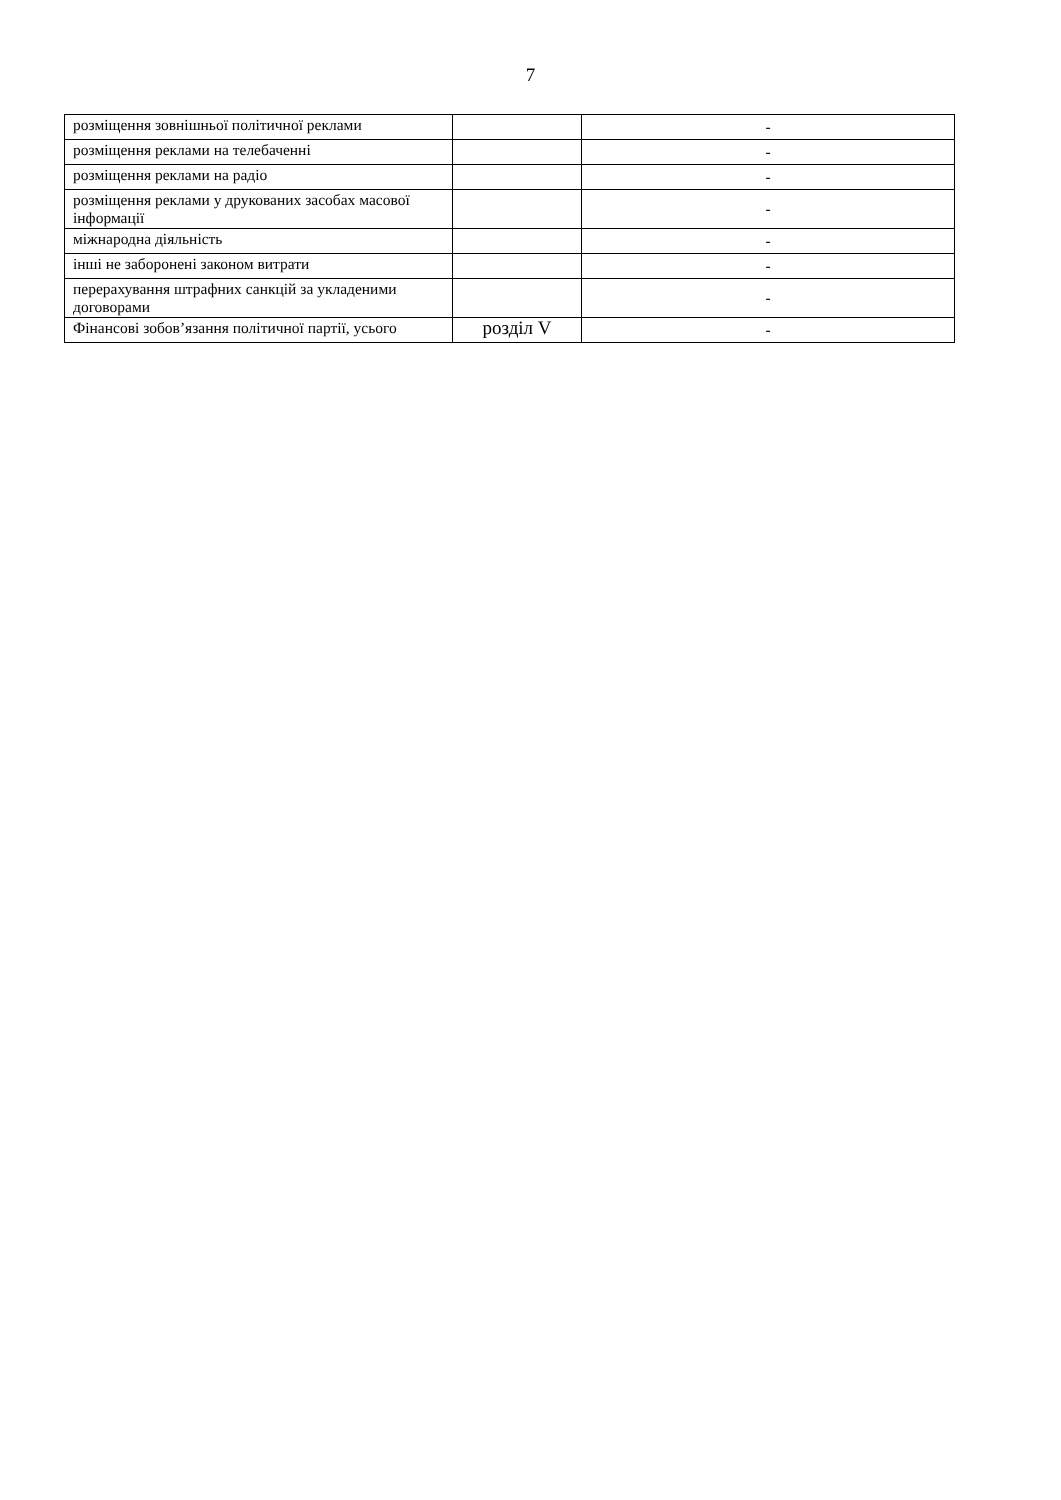7
| розміщення зовнішньої політичної реклами | | - |
| розміщення реклами на телебаченні | | - |
| розміщення реклами на радіо | | - |
| розміщення реклами у друкованих засобах масової інформації | | - |
| міжнародна діяльність | | - |
| інші не заборонені законом витрати | | - |
| перерахування штрафних санкцій за укладеними договорами | | - |
| Фінансові зобов’язання політичної партії, усього | розділ V | - |